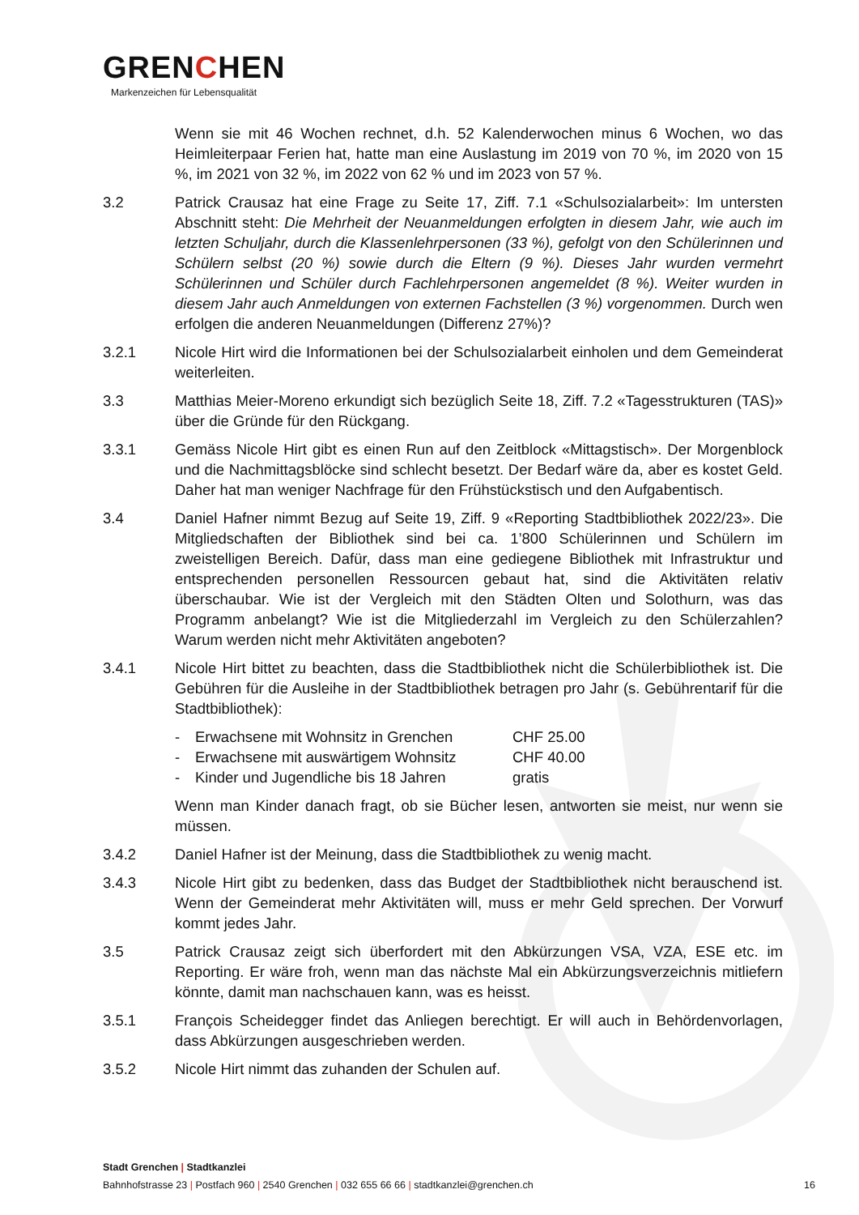GRENCHEN
Markenzeichen für Lebensqualität
Wenn sie mit 46 Wochen rechnet, d.h. 52 Kalenderwochen minus 6 Wochen, wo das Heimleiterpaar Ferien hat, hatte man eine Auslastung im 2019 von 70 %, im 2020 von 15 %, im 2021 von 32 %, im 2022 von 62 % und im 2023 von 57 %.
3.2 Patrick Crausaz hat eine Frage zu Seite 17, Ziff. 7.1 «Schulsozialarbeit»: Im untersten Abschnitt steht: Die Mehrheit der Neuanmeldungen erfolgten in diesem Jahr, wie auch im letzten Schuljahr, durch die Klassenlehrpersonen (33 %), gefolgt von den Schülerinnen und Schülern selbst (20 %) sowie durch die Eltern (9 %). Dieses Jahr wurden vermehrt Schülerinnen und Schüler durch Fachlehrpersonen angemeldet (8 %). Weiter wurden in diesem Jahr auch Anmeldungen von externen Fachstellen (3 %) vorgenommen. Durch wen erfolgen die anderen Neuanmeldungen (Differenz 27%)?
3.2.1 Nicole Hirt wird die Informationen bei der Schulsozialarbeit einholen und dem Gemeinderat weiterleiten.
3.3 Matthias Meier-Moreno erkundigt sich bezüglich Seite 18, Ziff. 7.2 «Tagesstrukturen (TAS)» über die Gründe für den Rückgang.
3.3.1 Gemäss Nicole Hirt gibt es einen Run auf den Zeitblock «Mittagstisch». Der Morgenblock und die Nachmittagsblöcke sind schlecht besetzt. Der Bedarf wäre da, aber es kostet Geld. Daher hat man weniger Nachfrage für den Frühstückstisch und den Aufgabentisch.
3.4 Daniel Hafner nimmt Bezug auf Seite 19, Ziff. 9 «Reporting Stadtbibliothek 2022/23». Die Mitgliedschaften der Bibliothek sind bei ca. 1’800 Schülerinnen und Schülern im zweistelligen Bereich. Dafür, dass man eine gediegene Bibliothek mit Infrastruktur und entsprechenden personellen Ressourcen gebaut hat, sind die Aktivitäten relativ überschaubar. Wie ist der Vergleich mit den Städten Olten und Solothurn, was das Programm anbelangt? Wie ist die Mitgliederzahl im Vergleich zu den Schülerzahlen? Warum werden nicht mehr Aktivitäten angeboten?
3.4.1 Nicole Hirt bittet zu beachten, dass die Stadtbibliothek nicht die Schülerbibliothek ist. Die Gebühren für die Ausleihe in der Stadtbibliothek betragen pro Jahr (s. Gebührentarif für die Stadtbibliothek):
- Erwachsene mit Wohnsitz in Grenchen CHF 25.00
- Erwachsene mit auswärtigem Wohnsitz CHF 40.00
- Kinder und Jugendliche bis 18 Jahren gratis
Wenn man Kinder danach fragt, ob sie Bücher lesen, antworten sie meist, nur wenn sie müssen.
3.4.2 Daniel Hafner ist der Meinung, dass die Stadtbibliothek zu wenig macht.
3.4.3 Nicole Hirt gibt zu bedenken, dass das Budget der Stadtbibliothek nicht berauschend ist. Wenn der Gemeinderat mehr Aktivitäten will, muss er mehr Geld sprechen. Der Vorwurf kommt jedes Jahr.
3.5 Patrick Crausaz zeigt sich überfordert mit den Abkürzungen VSA, VZA, ESE etc. im Reporting. Er wäre froh, wenn man das nächste Mal ein Abkürzungsverzeichnis mitliefern könnte, damit man nachschauen kann, was es heisst.
3.5.1 François Scheidegger findet das Anliegen berechtigt. Er will auch in Behördenvorlagen, dass Abkürzungen ausgeschrieben werden.
3.5.2 Nicole Hirt nimmt das zuhanden der Schulen auf.
Stadt Grenchen | Stadtkanzlei
Bahnhofstrasse 23 | Postfach 960 | 2540 Grenchen | 032 655 66 66 | stadtkanzlei@grenchen.ch
16